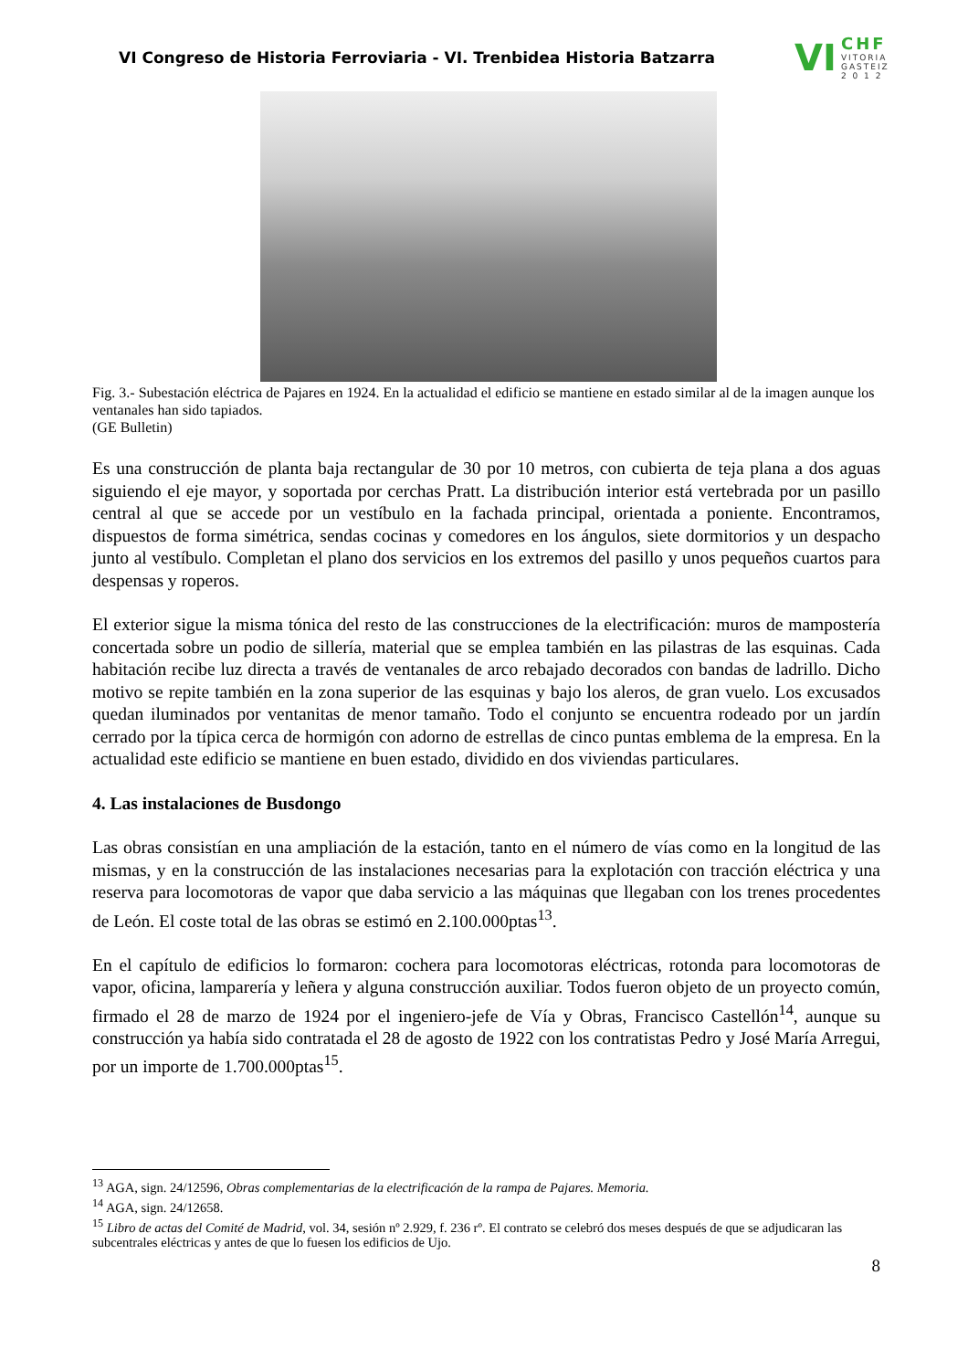VI Congreso de Historia Ferroviaria - VI. Trenbidea Historia Batzarra
VI CHF
VITORIA
GASTEIZ
2 0 1 2
Fig. 3.- Subestación eléctrica de Pajares en 1924. En la actualidad el edificio se mantiene en estado similar al de la imagen aunque los ventanales han sido tapiados.
(GE Bulletin)
Es una construcción de planta baja rectangular de 30 por 10 metros, con cubierta de teja plana a dos aguas siguiendo el eje mayor, y soportada por cerchas Pratt. La distribución interior está vertebrada por un pasillo central al que se accede por un vestíbulo en la fachada principal, orientada a poniente. Encontramos, dispuestos de forma simétrica, sendas cocinas y comedores en los ángulos, siete dormitorios y un despacho junto al vestíbulo. Completan el plano dos servicios en los extremos del pasillo y unos pequeños cuartos para despensas y roperos.
El exterior sigue la misma tónica del resto de las construcciones de la electrificación: muros de mampostería concertada sobre un podio de sillería, material que se emplea también en las pilastras de las esquinas. Cada habitación recibe luz directa a través de ventanales de arco rebajado decorados con bandas de ladrillo. Dicho motivo se repite también en la zona superior de las esquinas y bajo los aleros, de gran vuelo. Los excusados quedan iluminados por ventanitas de menor tamaño. Todo el conjunto se encuentra rodeado por un jardín cerrado por la típica cerca de hormigón con adorno de estrellas de cinco puntas emblema de la empresa. En la actualidad este edificio se mantiene en buen estado, dividido en dos viviendas particulares.
4. Las instalaciones de Busdongo
Las obras consistían en una ampliación de la estación, tanto en el número de vías como en la longitud de las mismas, y en la construcción de las instalaciones necesarias para la explotación con tracción eléctrica y una reserva para locomotoras de vapor que daba servicio a las máquinas que llegaban con los trenes procedentes de León. El coste total de las obras se estimó en 2.100.000ptas<sup>13</sup>.
En el capítulo de edificios lo formaron: cochera para locomotoras eléctricas, rotonda para locomotoras de vapor, oficina, lamparería y leñera y alguna construcción auxiliar. Todos fueron objeto de un proyecto común, firmado el 28 de marzo de 1924 por el ingeniero-jefe de Vía y Obras, Francisco Castellón<sup>14</sup>, aunque su construcción ya había sido contratada el 28 de agosto de 1922 con los contratistas Pedro y José María Arregui, por un importe de 1.700.000ptas<sup>15</sup>.
<sup>13</sup> AGA, sign. 24/12596, Obras complementarias de la electrificación de la rampa de Pajares. Memoria.
<sup>14</sup> AGA, sign. 24/12658.
<sup>15</sup> Libro de actas del Comité de Madrid, vol. 34, sesión nº 2.929, f. 236 rº. El contrato se celebró dos meses después de que se adjudicaran las subcentrales eléctricas y antes de que lo fuesen los edificios de Ujo.
8